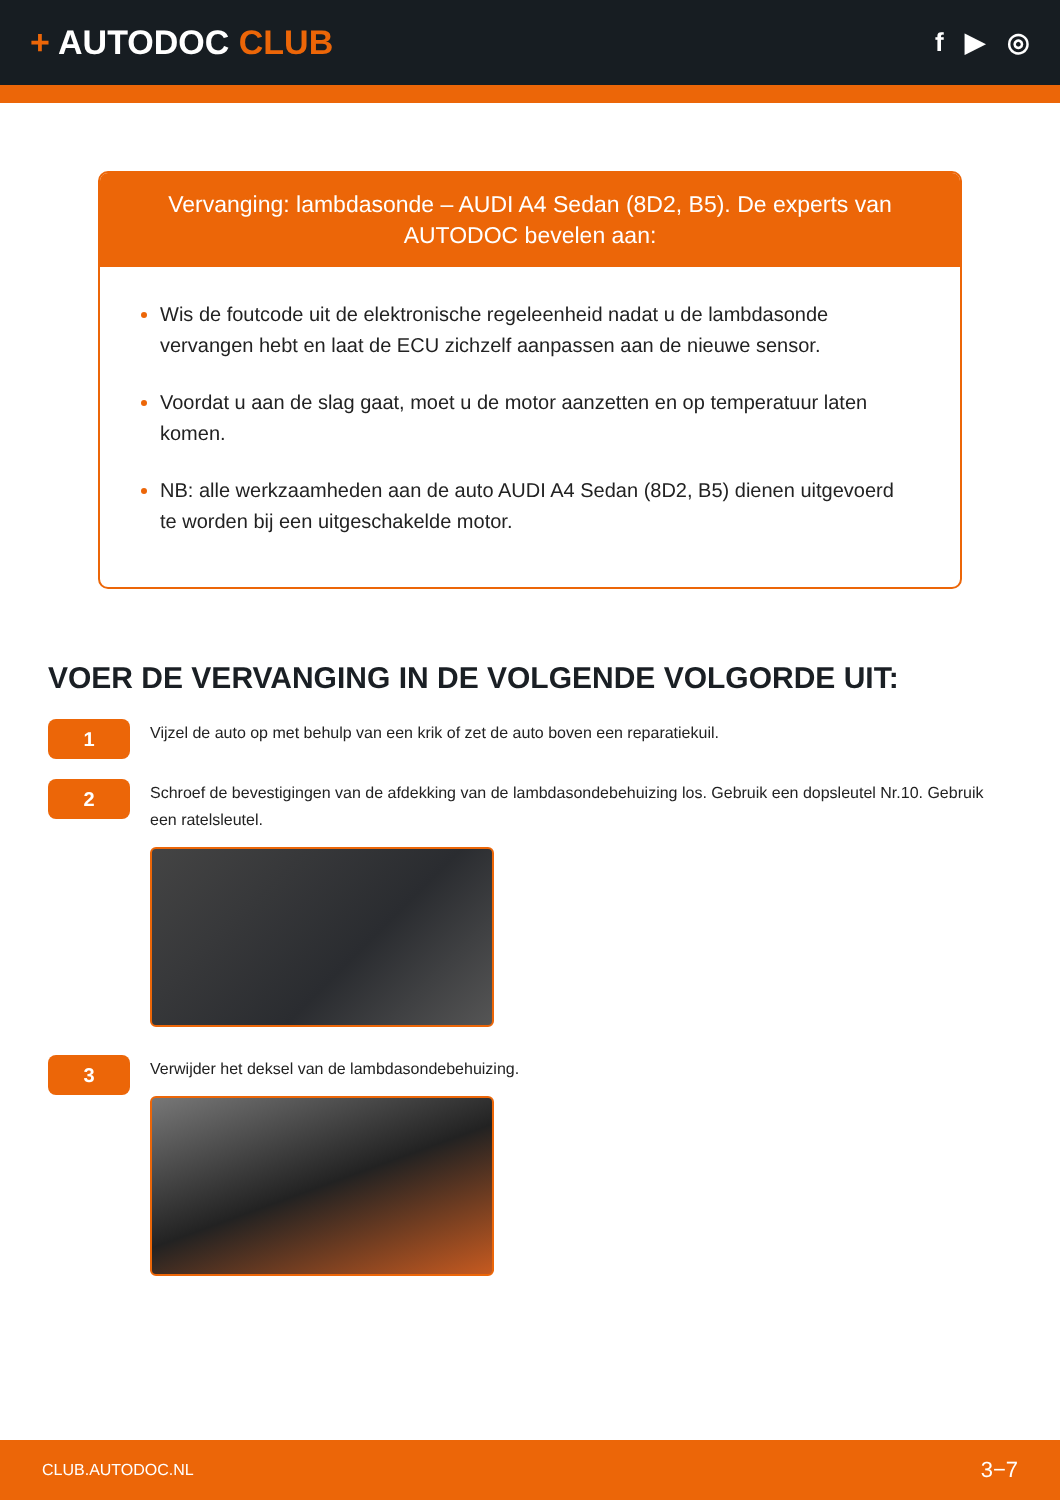+ AUTODOC CLUB
f ▶ ◎
Vervanging: lambdasonde – AUDI A4 Sedan (8D2, B5). De experts van AUTODOC bevelen aan:
Wis de foutcode uit de elektronische regeleenheid nadat u de lambdasonde vervangen hebt en laat de ECU zichzelf aanpassen aan de nieuwe sensor.
Voordat u aan de slag gaat, moet u de motor aanzetten en op temperatuur laten komen.
NB: alle werkzaamheden aan de auto AUDI A4 Sedan (8D2, B5) dienen uitgevoerd te worden bij een uitgeschakelde motor.
VOER DE VERVANGING IN DE VOLGENDE VOLGORDE UIT:
1
Vijzel de auto op met behulp van een krik of zet de auto boven een reparatiekuil.
2
Schroef de bevestigingen van de afdekking van de lambdasondebehuizing los. Gebruik een dopsleutel Nr.10. Gebruik een ratelsleutel.
3
Verwijder het deksel van de lambdasondebehuizing.
CLUB.AUTODOC.NL 3−7